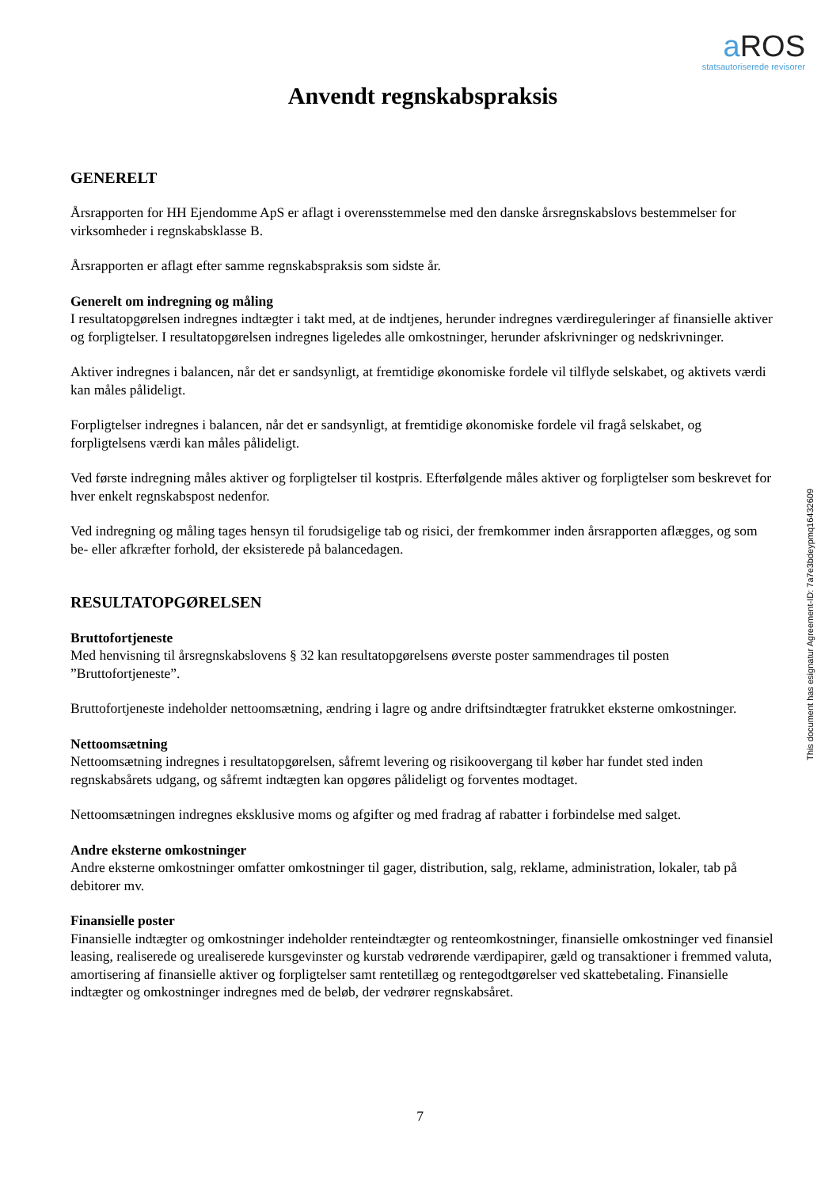a ROS
statsautoriserede revisorer
Anvendt regnskabspraksis
GENERELT
Årsrapporten for HH Ejendomme ApS er aflagt i overensstemmelse med den danske årsregnskabslovs bestemmelser for virksomheder i regnskabsklasse B.
Årsrapporten er aflagt efter samme regnskabspraksis som sidste år.
Generelt om indregning og måling
I resultatopgørelsen indregnes indtægter i takt med, at de indtjenes, herunder indregnes værdireguleringer af finansielle aktiver og forpligtelser. I resultatopgørelsen indregnes ligeledes alle omkostninger, herunder afskrivninger og nedskrivninger.
Aktiver indregnes i balancen, når det er sandsynligt, at fremtidige økonomiske fordele vil tilflyde selskabet, og aktivets værdi kan måles pålideligt.
Forpligtelser indregnes i balancen, når det er sandsynligt, at fremtidige økonomiske fordele vil fragå selskabet, og forpligtelsens værdi kan måles pålideligt.
Ved første indregning måles aktiver og forpligtelser til kostpris. Efterfølgende måles aktiver og forpligtelser som beskrevet for hver enkelt regnskabspost nedenfor.
Ved indregning og måling tages hensyn til forudsigelige tab og risici, der fremkommer inden årsrapporten aflægges, og som be- eller afkræfter forhold, der eksisterede på balancedagen.
RESULTATOPGØRELSEN
Bruttofortjeneste
Med henvisning til årsregnskabslovens § 32 kan resultatopgørelsens øverste poster sammendrages til posten ”Bruttofortjeneste”.
Bruttofortjeneste indeholder nettoomsætning, ændring i lagre og andre driftsindtægter fratrukket eksterne omkostninger.
Nettoomsætning
Nettoomsætning indregnes i resultatopgørelsen, såfremt levering og risikoovergang til køber har fundet sted inden regnskabsårets udgang, og såfremt indtægten kan opgøres pålideligt og forventes modtaget.
Nettoomsætningen indregnes eksklusive moms og afgifter og med fradrag af rabatter i forbindelse med salget.
Andre eksterne omkostninger
Andre eksterne omkostninger omfatter omkostninger til gager, distribution, salg, reklame, administration, lokaler, tab på debitorer mv.
Finansielle poster
Finansielle indtægter og omkostninger indeholder renteindtægter og renteomkostninger, finansielle omkostninger ved finansiel leasing, realiserede og urealiserede kursgevinster og kurstab vedrørende værdipapirer, gæld og transaktioner i fremmed valuta, amortisering af finansielle aktiver og forpligtelser samt rentetillæg og rentegodtgørelser ved skattebetaling. Finansielle indtægter og omkostninger indregnes med de beløb, der vedrører regnskabsåret.
This document has esignatur Agreement-ID: 7a7e3bdeypmq16432609
7